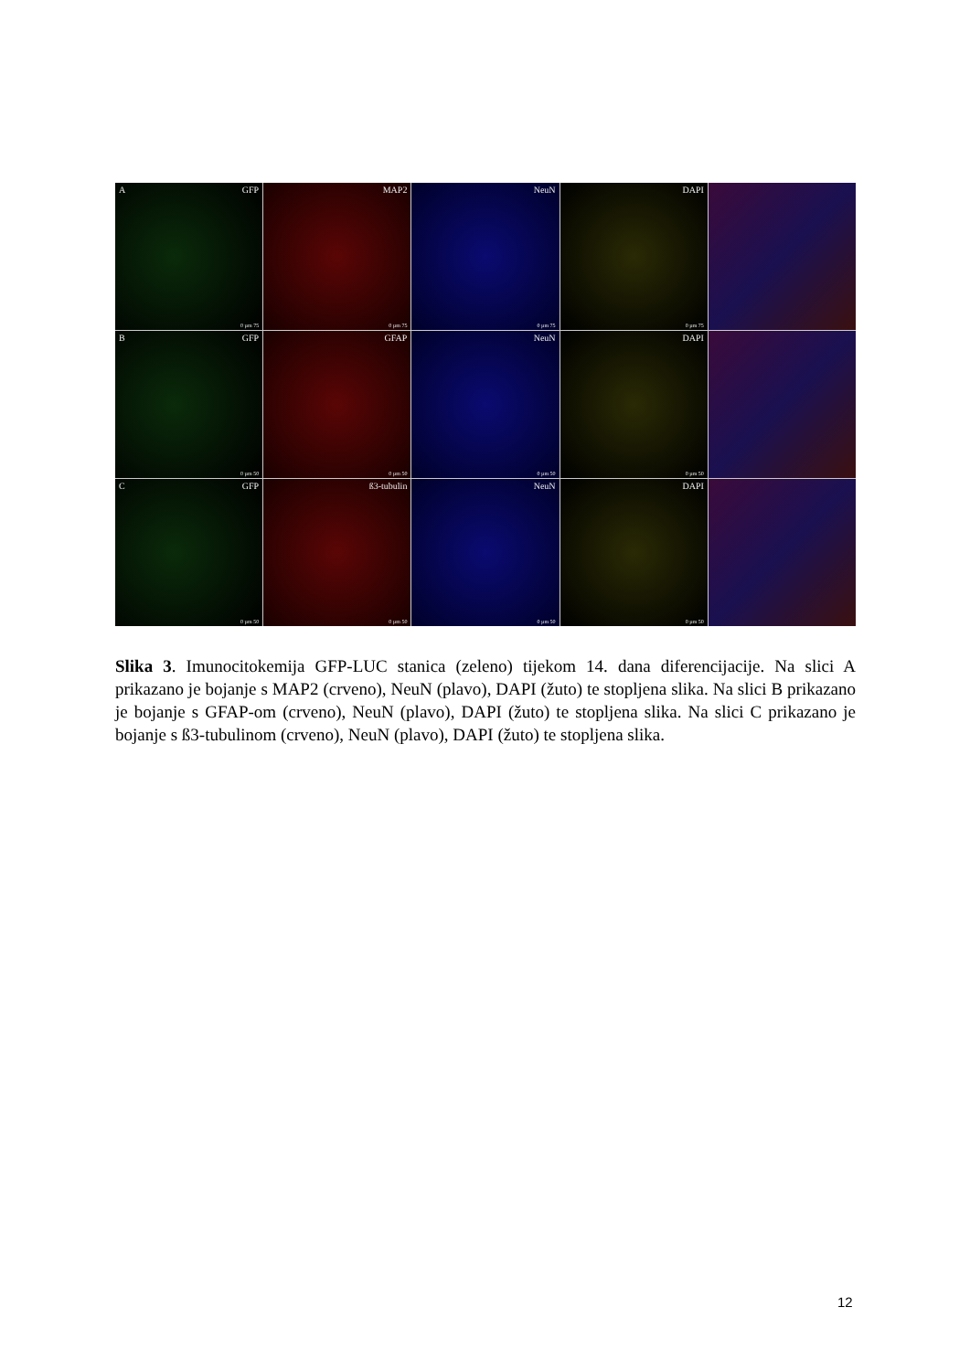A GFP
0 µm 75
MAP2
0 µm 75
NeuN
0 µm 75
DAPI
0 µm 75
B GFP
0 µm 50
GFAP
0 µm 50
NeuN
0 µm 50
DAPI
0 µm 50
C GFP
0 µm 50
ß3-tubulin
0 µm 50
NeuN
0 µm 50
DAPI
0 µm 50
Slika 3. Imunocitokemija GFP-LUC stanica (zeleno) tijekom 14. dana diferencijacije. Na slici A prikazano je bojanje s MAP2 (crveno), NeuN (plavo), DAPI (žuto) te stopljena slika. Na slici B prikazano je bojanje s GFAP-om (crveno), NeuN (plavo), DAPI (žuto) te stopljena slika. Na slici C prikazano je bojanje s ß3-tubulinom (crveno), NeuN (plavo), DAPI (žuto) te stopljena slika.
12